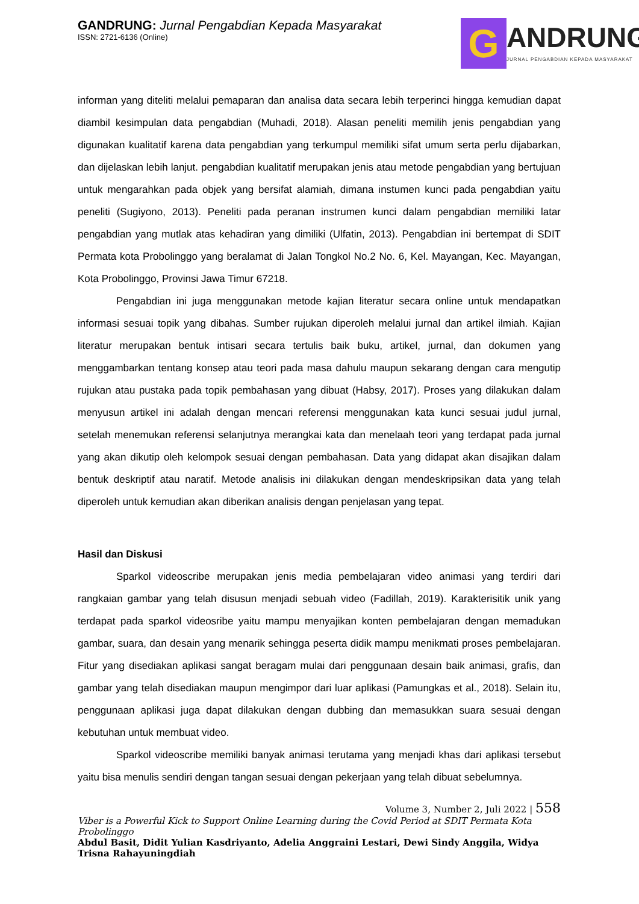GANDRUNG: Jurnal Pengabdian Kepada Masyarakat
ISSN: 2721-6136 (Online)
G
ANDRUNG
JURNAL PENGABDIAN KEPADA MASYARAKAT
informan yang diteliti melalui pemaparan dan analisa data secara lebih terperinci hingga kemudian dapat diambil kesimpulan data pengabdian (Muhadi, 2018). Alasan peneliti memilih jenis pengabdian yang digunakan kualitatif karena data pengabdian yang terkumpul memiliki sifat umum serta perlu dijabarkan, dan dijelaskan lebih lanjut. pengabdian kualitatif merupakan jenis atau metode pengabdian yang bertujuan untuk mengarahkan pada objek yang bersifat alamiah, dimana instumen kunci pada pengabdian yaitu peneliti (Sugiyono, 2013). Peneliti pada peranan instrumen kunci dalam pengabdian memiliki latar pengabdian yang mutlak atas kehadiran yang dimiliki (Ulfatin, 2013). Pengabdian ini bertempat di SDIT Permata kota Probolinggo yang beralamat di Jalan Tongkol No.2 No. 6, Kel. Mayangan, Kec. Mayangan, Kota Probolinggo, Provinsi Jawa Timur 67218.
Pengabdian ini juga menggunakan metode kajian literatur secara online untuk mendapatkan informasi sesuai topik yang dibahas. Sumber rujukan diperoleh melalui jurnal dan artikel ilmiah. Kajian literatur merupakan bentuk intisari secara tertulis baik buku, artikel, jurnal, dan dokumen yang menggambarkan tentang konsep atau teori pada masa dahulu maupun sekarang dengan cara mengutip rujukan atau pustaka pada topik pembahasan yang dibuat (Habsy, 2017). Proses yang dilakukan dalam menyusun artikel ini adalah dengan mencari referensi menggunakan kata kunci sesuai judul jurnal, setelah menemukan referensi selanjutnya merangkai kata dan menelaah teori yang terdapat pada jurnal yang akan dikutip oleh kelompok sesuai dengan pembahasan. Data yang didapat akan disajikan dalam bentuk deskriptif atau naratif. Metode analisis ini dilakukan dengan mendeskripsikan data yang telah diperoleh untuk kemudian akan diberikan analisis dengan penjelasan yang tepat.
Hasil dan Diskusi
Sparkol videoscribe merupakan jenis media pembelajaran video animasi yang terdiri dari rangkaian gambar yang telah disusun menjadi sebuah video (Fadillah, 2019). Karakterisitik unik yang terdapat pada sparkol videosribe yaitu mampu menyajikan konten pembelajaran dengan memadukan gambar, suara, dan desain yang menarik sehingga peserta didik mampu menikmati proses pembelajaran. Fitur yang disediakan aplikasi sangat beragam mulai dari penggunaan desain baik animasi, grafis, dan gambar yang telah disediakan maupun mengimpor dari luar aplikasi (Pamungkas et al., 2018). Selain itu, penggunaan aplikasi juga dapat dilakukan dengan dubbing dan memasukkan suara sesuai dengan kebutuhan untuk membuat video.
Sparkol videoscribe memiliki banyak animasi terutama yang menjadi khas dari aplikasi tersebut yaitu bisa menulis sendiri dengan tangan sesuai dengan pekerjaan yang telah dibuat sebelumnya.
Volume 3, Number 2, Juli 2022 | 558
Viber is a Powerful Kick to Support Online Learning during the Covid Period at SDIT Permata Kota Probolinggo
Abdul Basit, Didit Yulian Kasdriyanto, Adelia Anggraini Lestari, Dewi Sindy Anggila, Widya Trisna Rahayuningdiah